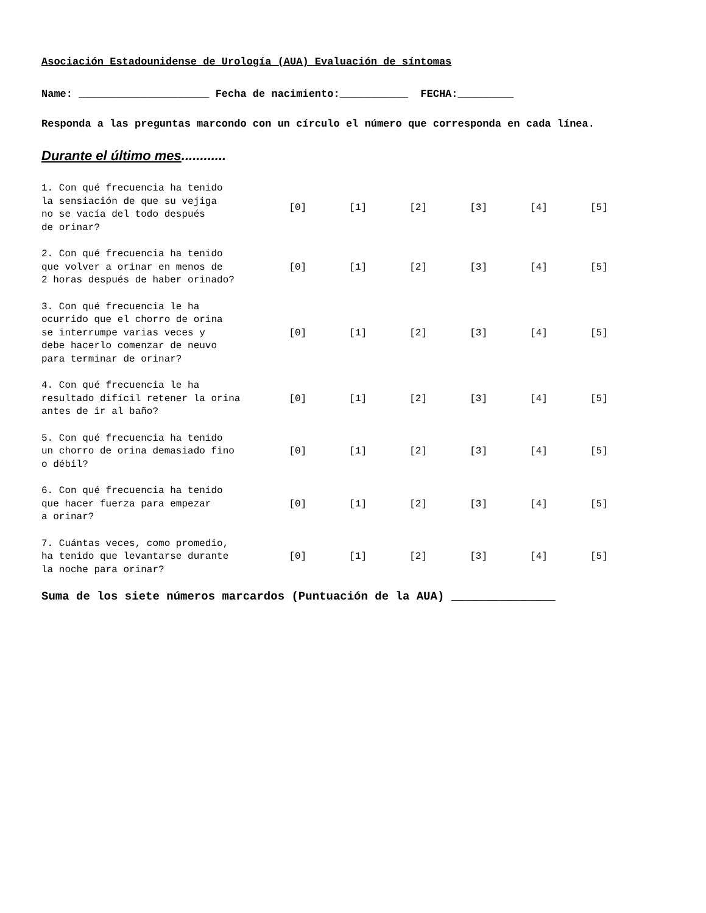Asociación Estadounidense de Urología (AUA) Evaluación de síntomas
Name: _____________________ Fecha de nacimiento:___________ FECHA:_________
Responda a las preguntas marcondo con un círculo el número que corresponda en cada línea.
Durante el último mes............
| 1. Con qué frecuencia ha tenido la sensiación de que su vejiga no se vacía del todo después de orinar? | [0] | [1] | [2] | [3] | [4] | [5] |
| 2. Con qué frecuencia ha tenido que volver a orinar en menos de 2 horas después de haber orinado? | [0] | [1] | [2] | [3] | [4] | [5] |
| 3. Con qué frecuencia le ha ocurrido que el chorro de orina se interrumpe varias veces y debe hacerlo comenzar de neuvo para terminar de orinar? | [0] | [1] | [2] | [3] | [4] | [5] |
| 4. Con qué frecuencia le ha resultado difícil retener la orina antes de ir al baño? | [0] | [1] | [2] | [3] | [4] | [5] |
| 5. Con qué frecuencia ha tenido un chorro de orina demasiado fino o débil? | [0] | [1] | [2] | [3] | [4] | [5] |
| 6. Con qué frecuencia ha tenido que hacer fuerza para empezar a orinar? | [0] | [1] | [2] | [3] | [4] | [5] |
| 7. Cuántas veces, como promedio, ha tenido que levantarse durante la noche para orinar? | [0] | [1] | [2] | [3] | [4] | [5] |
Suma de los siete números marcardos (Puntuación de la AUA) _______________